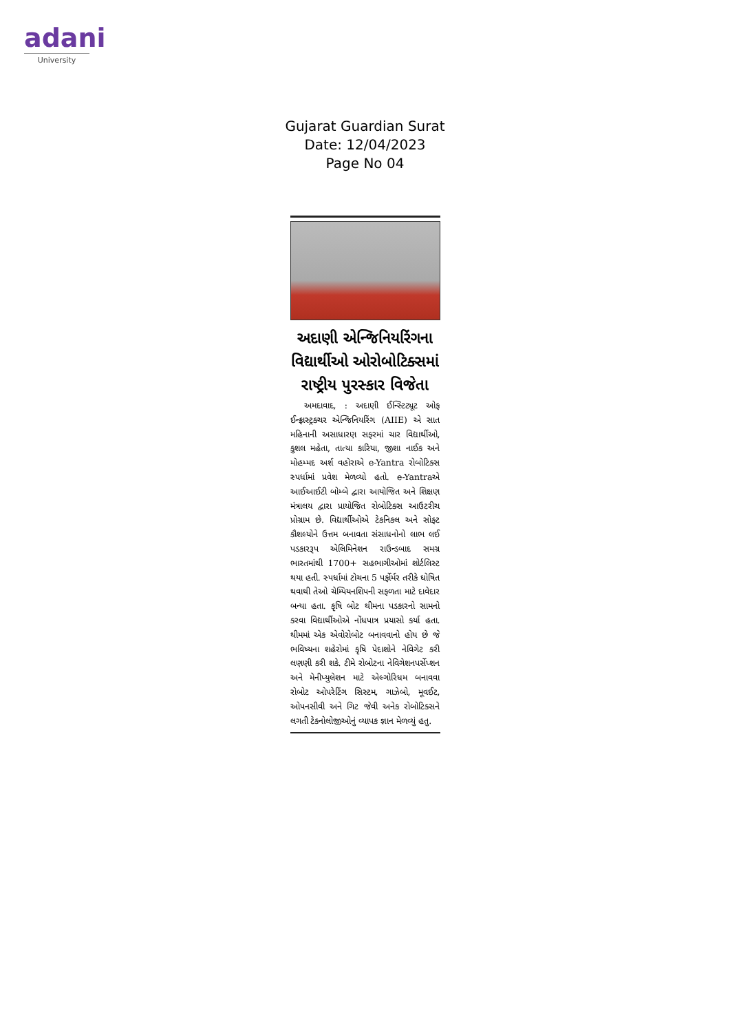adani
University
Gujarat Guardian Surat
Date: 12/04/2023
Page No 04
અદાણી એન્જિનિયરિંગના વિદ્યાર્થીઓ ઓરોબોટિક્સમાં રાષ્ટ્રીય પુરસ્કાર વિજેતા
અમદાવાદ, : અદાણી ઈન્સ્ટિટ્યૂટ ઓફ ઈન્ફ્રાસ્ટ્રક્ચર એન્જિનિયરિંગ (AIIE) એ સાત મહિનાની અસાધારણ સફરમાં ચાર વિદ્યાર્થીઓ, કુશલ મહેતા, તાત્યા કારિયા, જીશા નાઈક અને મોહમ્મદ અર્શ વહોરાએ e-Yantra રોબોટિક્સ સ્પર્ધામાં પ્રવેશ મેળવ્યો હતો. e-Yantraએ આઈઆઈટી બોમ્બે દ્વારા આયોજિત અને શિક્ષણ મંત્રાલય દ્વારા પ્રાયોજિત રોબોટિક્સ આઉટરીચ પ્રોગ્રામ છે. વિદ્યાર્થીઓએ ટેકનિકલ અને સોફ્ટ કૌશલ્યોને ઉત્તમ બનાવતા સંસાધનોનો લાભ લઈ પડકારરૂપ એલિમિનેશન રાઉન્ડબાદ સમગ્ર ભારતમાંથી 1700+ સહભાગીઓમાં શોર્ટલિસ્ટ થયા હતી. સ્પર્ધામાં ટોચના 5 પર્ફોર્મર તરીકે ઘોષિત થવાથી તેઓ ચેમ્પિયનશિપની સફળતા માટે દાવેદાર બન્યા હતા. કૃષિ બોટ થીમના પડકારનો સામનો કરવા વિદ્યાર્થીઓએ નોંધપાત્ર પ્રયાસો કર્યા હતા. થીમમાં એક એવોરોબોટ બનાવવાનો હોય છે જે ભવિષ્યના શહેરોમાં કૃષિ પેદાશોને નેવિગેટ કરી લણણી કરી શકે. ટીમે રોબોટના નેવિગેશનપર્સેપ્શન અને મેનીપ્યુલેશન માટે એલ્ગોરિધમ બનાવવા રોબોટ ઓપરેટિંગ સિસ્ટમ, ગાઝેબો, મૂવઈટ, ઓપનસીવી અને ગિટ જેવી અનેક રોબોટિક્સને લગતી ટેક્નોલોજીઓનું વ્યાપક જ્ઞાન મેળવ્યું હતુ.